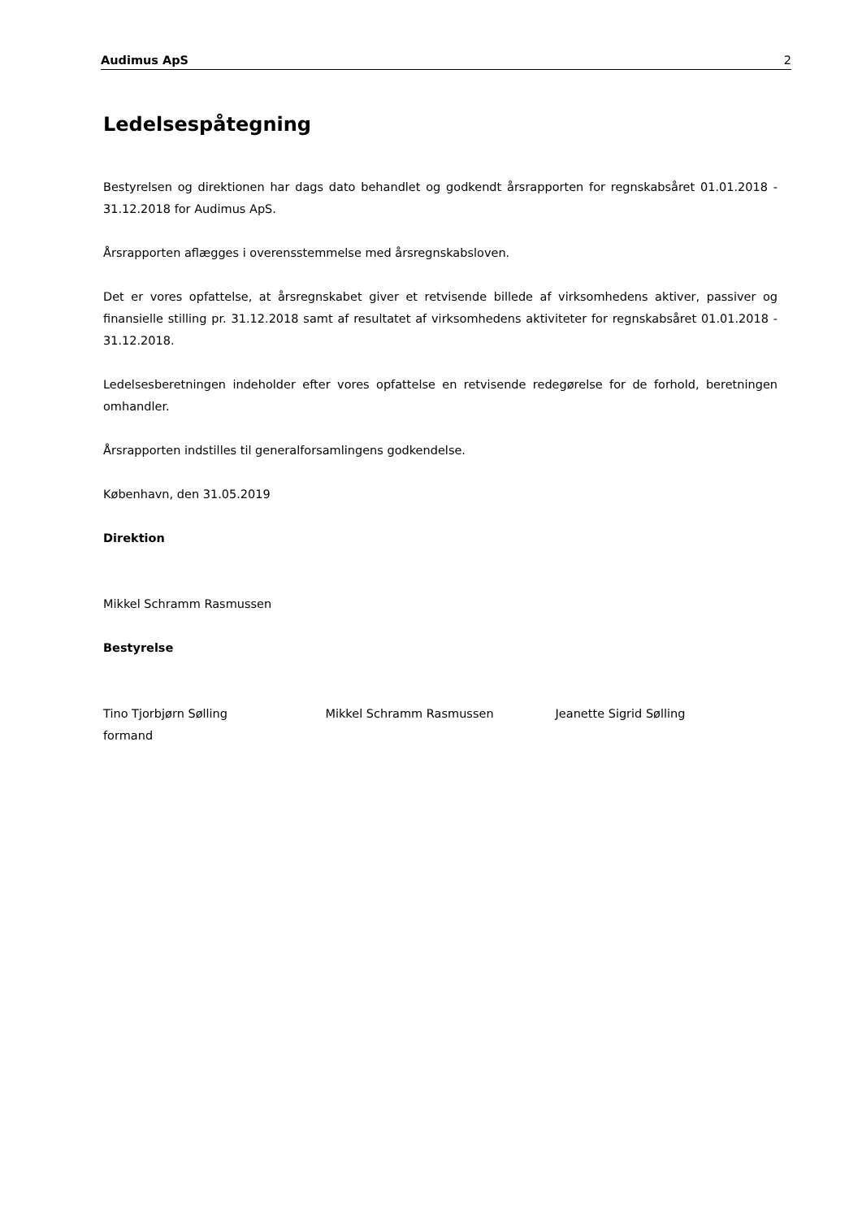Audimus ApS 2
Ledelsespåtegning
Bestyrelsen og direktionen har dags dato behandlet og godkendt årsrapporten for regnskabsåret 01.01.2018 - 31.12.2018 for Audimus ApS.
Årsrapporten aflægges i overensstemmelse med årsregnskabsloven.
Det er vores opfattelse, at årsregnskabet giver et retvisende billede af virksomhedens aktiver, passiver og finansielle stilling pr. 31.12.2018 samt af resultatet af virksomhedens aktiviteter for regnskabsåret 01.01.2018 - 31.12.2018.
Ledelsesberetningen indeholder efter vores opfattelse en retvisende redegørelse for de forhold, beretningen omhandler.
Årsrapporten indstilles til generalforsamlingens godkendelse.
København, den 31.05.2019
Direktion
Mikkel Schramm Rasmussen
Bestyrelse
Tino Tjorbjørn Sølling
formand
Mikkel Schramm Rasmussen Jeanette Sigrid Sølling